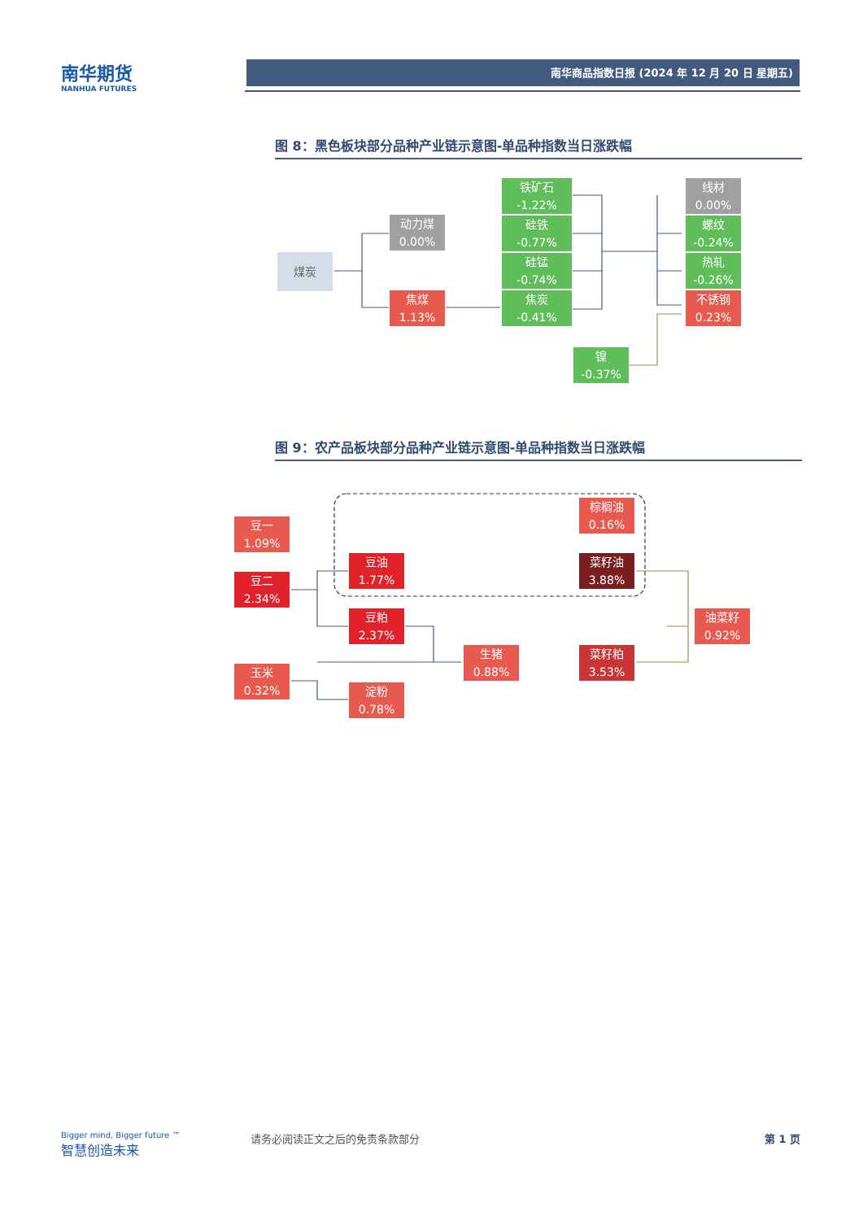南华期货
NANHUA FUTURES
南华商品指数日报 (2024 年 12 月 20 日 星期五)
图 8：黑色板块部分品种产业链示意图-单品种指数当日涨跌幅
煤炭
动力煤
0.00%
焦煤
1.13%
铁矿石
-1.22%
硅铁
-0.77%
硅锰
-0.74%
焦炭
-0.41%
镍
-0.37%
线材
0.00%
螺纹
-0.24%
热轧
-0.26%
不锈钢
0.23%
图 9：农产品板块部分品种产业链示意图-单品种指数当日涨跌幅
豆一
1.09%
豆二
2.34%
玉米
0.32%
豆油
1.77%
豆粕
2.37%
淀粉
0.78%
生猪
0.88%
棕榈油
0.16%
菜籽油
3.88%
菜籽粕
3.53%
油菜籽
0.92%
Bigger mind, Bigger future ™
智慧创造未来
请务必阅读正文之后的免责条款部分 第 1 页